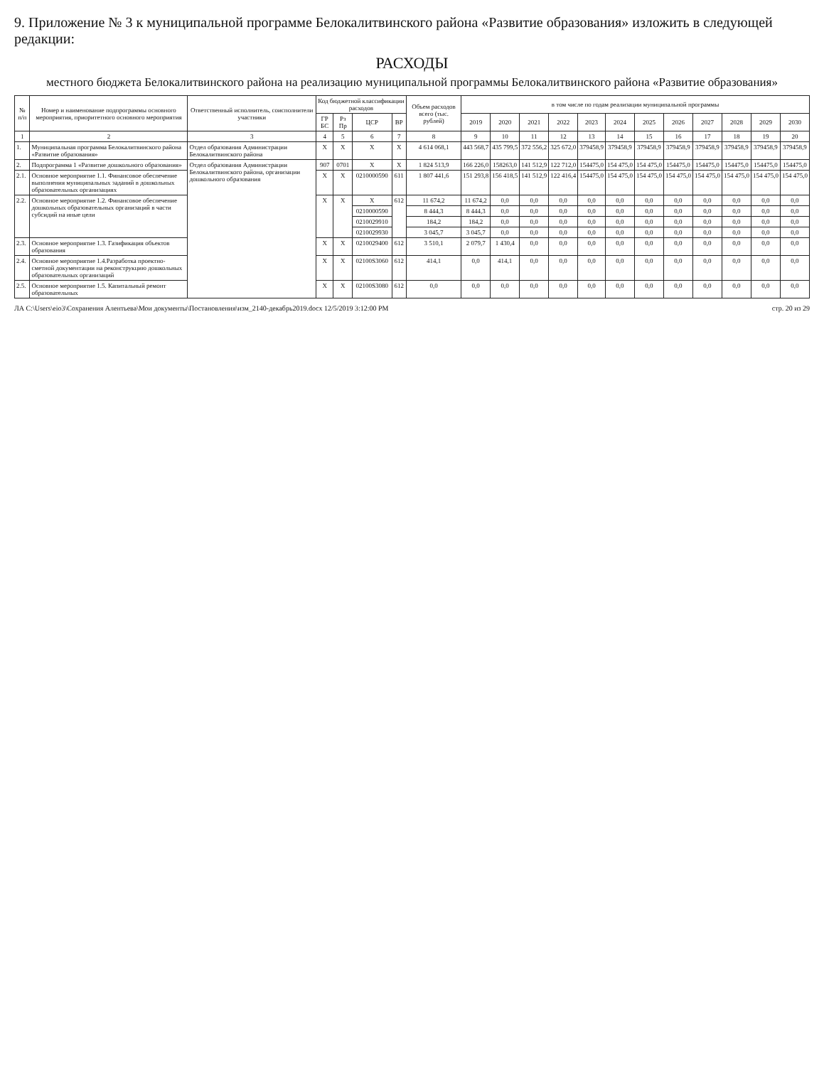9. Приложение № 3 к муниципальной программе Белокалитвинского района «Развитие образования» изложить в следующей редакции:
РАСХОДЫ
местного бюджета Белокалитвинского района на реализацию муниципальной программы Белокалитвинского района «Развитие образования»
| № п/п | Номер и наименование подпрограммы основного мероприятия, приоритетного основного мероприятия | Ответственный исполнитель, соисполнители участники | Код бюджетной классификации расходов | | | | Объем расходов всего (тыс. рублей) | в том числе по годам реализации муниципальной программы | | | | | | | | | | | |
| --- | --- | --- | --- | --- | --- | --- | --- | --- | --- | --- | --- | --- | --- | --- | --- | --- | --- | --- | --- |
| | | | ГР БС | Рз Пр | ЦСР | ВР | | 2019 | 2020 | 2021 | 2022 | 2023 | 2024 | 2025 | 2026 | 2027 | 2028 | 2029 | 2030 |
| 1 | 2 | 3 | 4 | 5 | 6 | 7 | 8 | 9 | 10 | 11 | 12 | 13 | 14 | 15 | 16 | 17 | 18 | 19 | 20 |
| 1. | Муниципальная программа Белокалитвинского района «Развитие образования» | Отдел образования Администрации Белокалитвинского района | X | X | X | X | 4 614 068,1 | 443 568,7 | 435 799,5 | 372 556,2 | 325 672,0 | 379458,9 | 379458,9 | 379458,9 | 379458,9 | 379458,9 | 379458,9 | 379458,9 | 379458,9 |
| 2. | Подпрограмма 1 «Развитие дошкольного образования» | Отдел образования Администрации Белокалитвинского района, организации дошкольного образования | 907 | 0701 | X | X | 1 824 513,9 | 166 226,0 | 158263,0 | 141 512,9 | 122 712,0 | 154475,0 | 154 475,0 | 154 475,0 | 154475,0 | 154475,0 | 154475,0 | 154475,0 | 154475,0 |
| 2.1. | Основное мероприятие 1.1. Финансовое обеспечение выполнения муниципальных заданий в дошкольных образовательных организациях | | X | X | 0210000590 | 611 | 1 807 441,6 | 151 293,8 | 156 418,5 | 141 512,9 | 122 416,4 | 154475,0 | 154 475,0 | 154 475,0 | 154 475,0 | 154 475,0 | 154 475,0 | 154 475,0 | 154 475,0 |
| 2.2. | Основное мероприятие 1.2. Финансовое обеспечение дошкольных образовательных организаций в части субсидий на иные цели | | X | X | X | 612 | 11 674,2 | 11 674,2 | 0,0 | 0,0 | 0,0 | 0,0 | 0,0 | 0,0 | 0,0 | 0,0 | 0,0 | 0,0 | 0,0 |
| | | | | | 0210000590 | | 8 444,3 | 8 444,3 | 0,0 | 0,0 | 0,0 | 0,0 | 0,0 | 0,0 | 0,0 | 0,0 | 0,0 | 0,0 | 0,0 |
| | | | | | 0210029910 | | 184,2 | 184,2 | 0,0 | 0,0 | 0,0 | 0,0 | 0,0 | 0,0 | 0,0 | 0,0 | 0,0 | 0,0 | 0,0 |
| | | | | | 0210029930 | | 3 045,7 | 3 045,7 | 0,0 | 0,0 | 0,0 | 0,0 | 0,0 | 0,0 | 0,0 | 0,0 | 0,0 | 0,0 | 0,0 |
| 2.3. | Основное мероприятие 1.3. Газификация объектов образования | | X | X | 0210029400 | 612 | 3 510,1 | 2 079,7 | 1 430,4 | 0,0 | 0,0 | 0,0 | 0,0 | 0,0 | 0,0 | 0,0 | 0,0 | 0,0 | 0,0 |
| 2.4. | Основное мероприятие 1.4.Разработка проектно-сметной документации на реконструкцию дошкольных образовательных организаций | | X | X | 02100S3060 | 612 | 414,1 | 0,0 | 414,1 | 0,0 | 0,0 | 0,0 | 0,0 | 0,0 | 0,0 | 0,0 | 0,0 | 0,0 | 0,0 |
| 2.5. | Основное мероприятие 1.5. Капитальный ремонт образовательных | | X | X | 02100S3080 | 612 | 0,0 | 0,0 | 0,0 | 0,0 | 0,0 | 0,0 | 0,0 | 0,0 | 0,0 | 0,0 | 0,0 | 0,0 | 0,0 |
ЛА C:\Users\eio3\Сохранения Алентьева\Мои документы\Постановления\изм_2140-декабрь2019.docx 12/5/2019 3:12:00 PM стр. 20 из 29